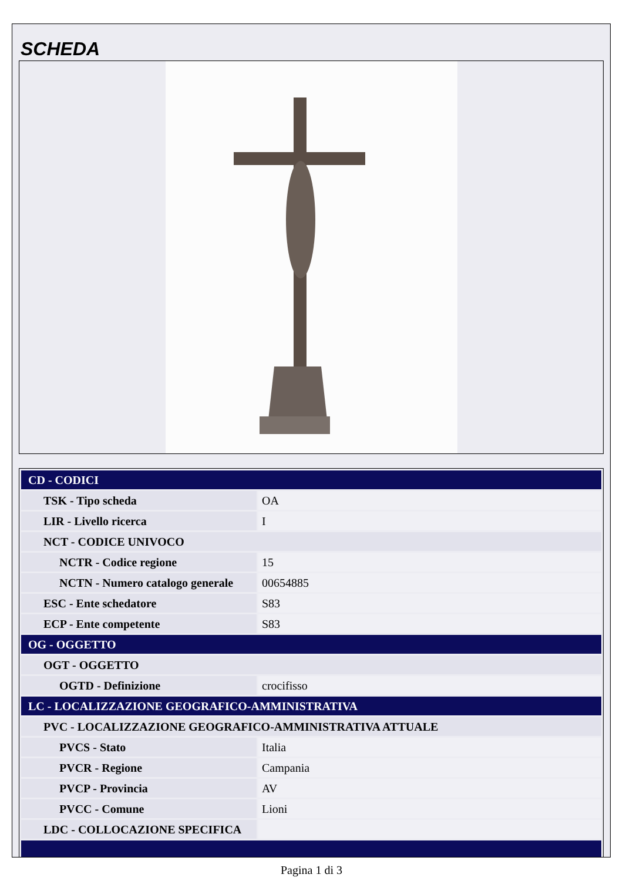SCHEDA
| CD - CODICI | |
| TSK - Tipo scheda | OA |
| LIR - Livello ricerca | I |
| NCT - CODICE UNIVOCO | |
| NCTR - Codice regione | 15 |
| NCTN - Numero catalogo generale | 00654885 |
| ESC - Ente schedatore | S83 |
| ECP - Ente competente | S83 |
| OG - OGGETTO | |
| OGT - OGGETTO | |
| OGTD - Definizione | crocifisso |
| LC - LOCALIZZAZIONE GEOGRAFICO-AMMINISTRATIVA | |
| PVC - LOCALIZZAZIONE GEOGRAFICO-AMMINISTRATIVA ATTUALE | |
| PVCS - Stato | Italia |
| PVCR - Regione | Campania |
| PVCP - Provincia | AV |
| PVCC - Comune | Lioni |
| LDC - COLLOCAZIONE SPECIFICA | |
Pagina 1 di 3